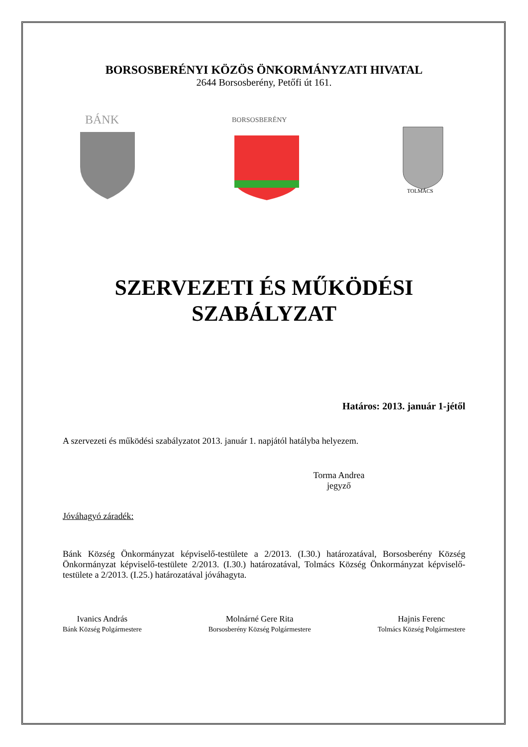BORSOSBERÉNYI KÖZÖS ÖNKORMÁNYZATI HIVATAL
2644 Borsosberény, Petőfi út 161.
BÁNK
BORSOSBERÉNY
TOLMÁCS
SZERVEZETI ÉS MŰKÖDÉSI
SZABÁLYZAT
Határos: 2013. január 1-jétől
A szervezeti és működési szabályzatot 2013. január 1. napjától hatályba helyezem.
Torma Andrea
jegyző
Jóváhagyó záradék:
Bánk Község Önkormányzat képviselő-testülete a 2/2013. (I.30.) határozatával, Borsosberény Község Önkormányzat képviselő-testülete 2/2013. (I.30.) határozatával, Tolmács Község Önkormányzat képviselő-testülete a 2/2013. (I.25.) határozatával jóváhagyta.
Ivanics András
Bánk Község Polgármestere
Molnárné Gere Rita
Borsosberény Község Polgármestere
Hajnis Ferenc
Tolmács Község Polgármestere